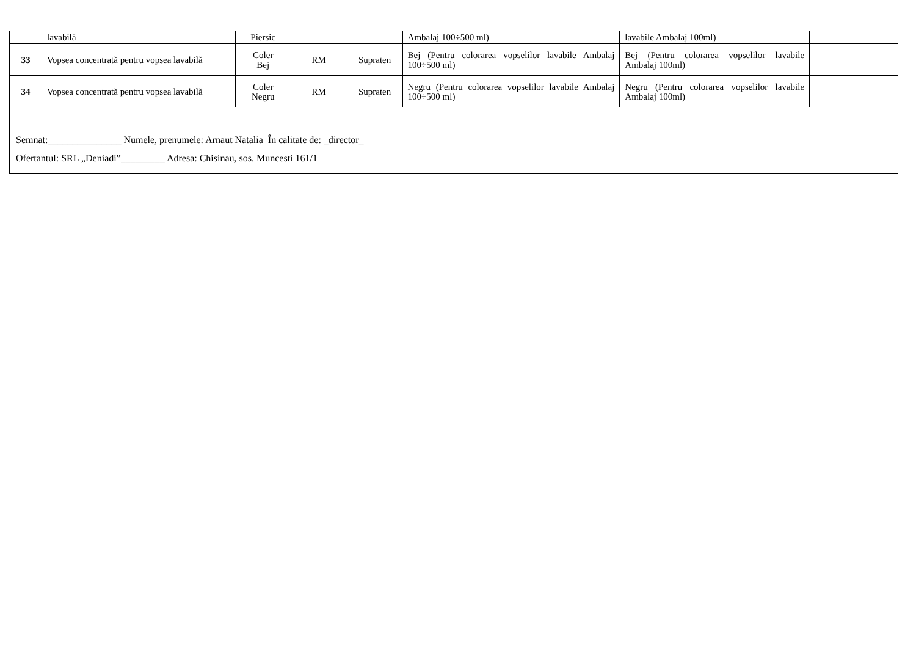| | lavabilă | Piersic | | | Ambalaj 100÷500 ml) | lavabile Ambalaj 100ml) | |
| 33 | Vopsea concentrată pentru vopsea lavabilă | Coler Bej | RM | Supraten | Bej (Pentru colorarea vopselilor lavabile Ambalaj 100÷500 ml) | Bej (Pentru colorarea vopselilor lavabile Ambalaj 100ml) | |
| 34 | Vopsea concentrată pentru vopsea lavabilă | Coler Negru | RM | Supraten | Negru (Pentru colorarea vopselilor lavabile Ambalaj 100÷500 ml) | Negru (Pentru colorarea vopselilor lavabile Ambalaj 100ml) | |
| Semnat:_______________ Numele, prenumele: Arnaut Natalia În calitate de: _director_ Ofertantul: SRL „Deniadi”_________ Adresa: Chisinau, sos. Muncesti 161/1 | | | | | | | |